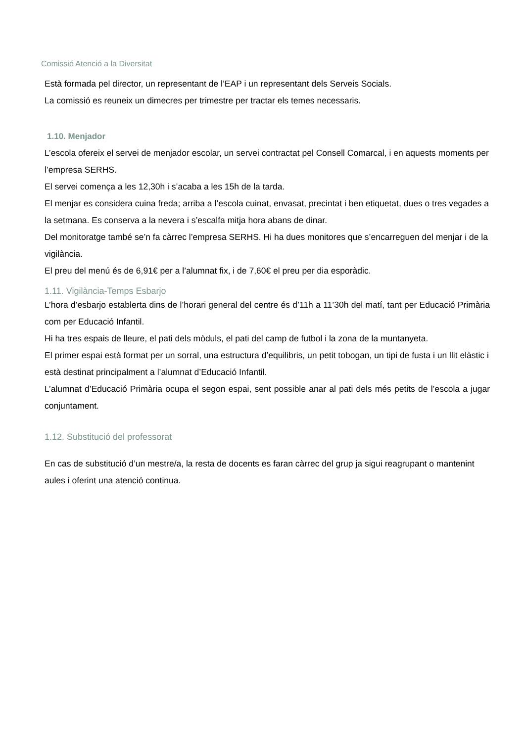Comissió Atenció a la Diversitat
Està formada pel director, un representant de l’EAP i un representant dels Serveis Socials.
La comissió es reuneix un dimecres per trimestre per tractar els temes necessaris.
1.10. Menjador
L’escola ofereix el servei de menjador escolar, un servei contractat pel Consell Comarcal, i en aquests moments per l’empresa SERHS.
El servei comença a les 12,30h i s’acaba a les 15h de la tarda.
El menjar es considera cuina freda; arriba a l’escola cuinat, envasat, precintat i ben etiquetat, dues o tres vegades a la setmana. Es conserva a la nevera i s’escalfa mitja hora abans de dinar.
Del monitoratge també se’n fa càrrec l’empresa SERHS. Hi ha dues monitores que s’encarreguen del menjar i de la vigilància.
El preu del menú és de 6,91€ per a l’alumnat fix, i de 7,60€ el preu per dia esporàdic.
1.11. Vigilància-Temps Esbarjo
L’hora d’esbarjo establerta dins de l’horari general del centre és d’11h a 11’30h del matí, tant per Educació Primària com per Educació Infantil.
Hi ha tres espais de lleure, el pati dels mòduls, el pati del camp de futbol i la zona de la muntanyeta.
El primer espai està format per un sorral, una estructura d’equilibris, un petit tobogan, un tipi de fusta i un llit elàstic i està destinat principalment a l’alumnat d’Educació Infantil.
L’alumnat d’Educació Primària ocupa el segon espai, sent possible anar al pati dels més petits de l’escola a jugar conjuntament.
1.12. Substitució del professorat
En cas de substitució d’un mestre/a, la resta de docents es faran càrrec del grup ja sigui reagrupant o mantenint aules i oferint una atenció continua.